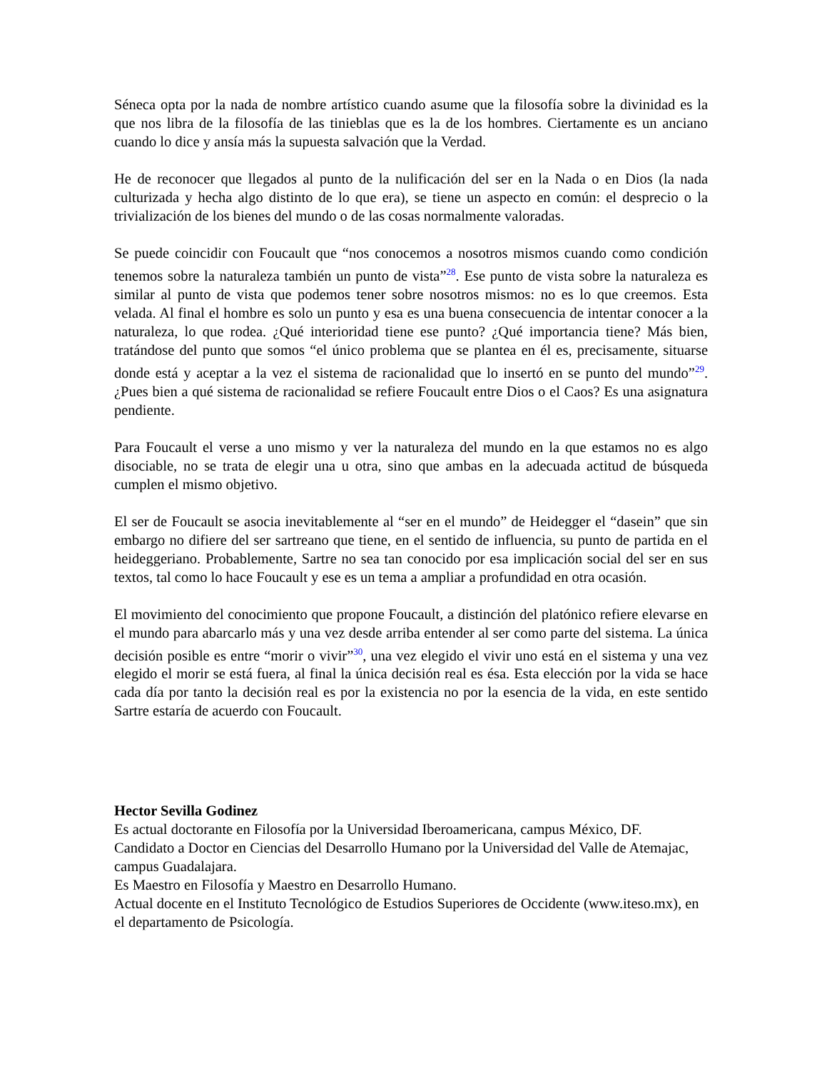Séneca opta por la nada de nombre artístico cuando asume que la filosofía sobre la divinidad es la que nos libra de la filosofía de las tinieblas que es la de los hombres. Ciertamente es un anciano cuando lo dice y ansía más la supuesta salvación que la Verdad.
He de reconocer que llegados al punto de la nulificación del ser en la Nada o en Dios (la nada culturizada y hecha algo distinto de lo que era), se tiene un aspecto en común: el desprecio o la trivialización de los bienes del mundo o de las cosas normalmente valoradas.
Se puede coincidir con Foucault que “nos conocemos a nosotros mismos cuando como condición tenemos sobre la naturaleza también un punto de vista”<sup>28</sup>. Ese punto de vista sobre la naturaleza es similar al punto de vista que podemos tener sobre nosotros mismos: no es lo que creemos. Esta velada. Al final el hombre es solo un punto y esa es una buena consecuencia de intentar conocer a la naturaleza, lo que rodea. ¿Qué interioridad tiene ese punto? ¿Qué importancia tiene? Más bien, tratándose del punto que somos “el único problema que se plantea en él es, precisamente, situarse donde está y aceptar a la vez el sistema de racionalidad que lo insertó en se punto del mundo”<sup>29</sup>. ¿Pues bien a qué sistema de racionalidad se refiere Foucault entre Dios o el Caos? Es una asignatura pendiente.
Para Foucault el verse a uno mismo y ver la naturaleza del mundo en la que estamos no es algo disociable, no se trata de elegir una u otra, sino que ambas en la adecuada actitud de búsqueda cumplen el mismo objetivo.
El ser de Foucault se asocia inevitablemente al “ser en el mundo” de Heidegger el “dasein” que sin embargo no difiere del ser sartreano que tiene, en el sentido de influencia, su punto de partida en el heideggeriano. Probablemente, Sartre no sea tan conocido por esa implicación social del ser en sus textos, tal como lo hace Foucault y ese es un tema a ampliar a profundidad en otra ocasión.
El movimiento del conocimiento que propone Foucault, a distinción del platónico refiere elevarse en el mundo para abarcarlo más y una vez desde arriba entender al ser como parte del sistema. La única decisión posible es entre “morir o vivir”<sup>30</sup>, una vez elegido el vivir uno está en el sistema y una vez elegido el morir se está fuera, al final la única decisión real es ésa. Esta elección por la vida se hace cada día por tanto la decisión real es por la existencia no por la esencia de la vida, en este sentido Sartre estaría de acuerdo con Foucault.
Hector Sevilla Godinez
Es actual doctorante en Filosofía por la Universidad Iberoamericana, campus México, DF.
Candidato a Doctor en Ciencias del Desarrollo Humano por la Universidad del Valle de Atemajac, campus Guadalajara.
Es Maestro en Filosofía y Maestro en Desarrollo Humano.
Actual docente en el Instituto Tecnológico de Estudios Superiores de Occidente (www.iteso.mx), en el departamento de Psicología.